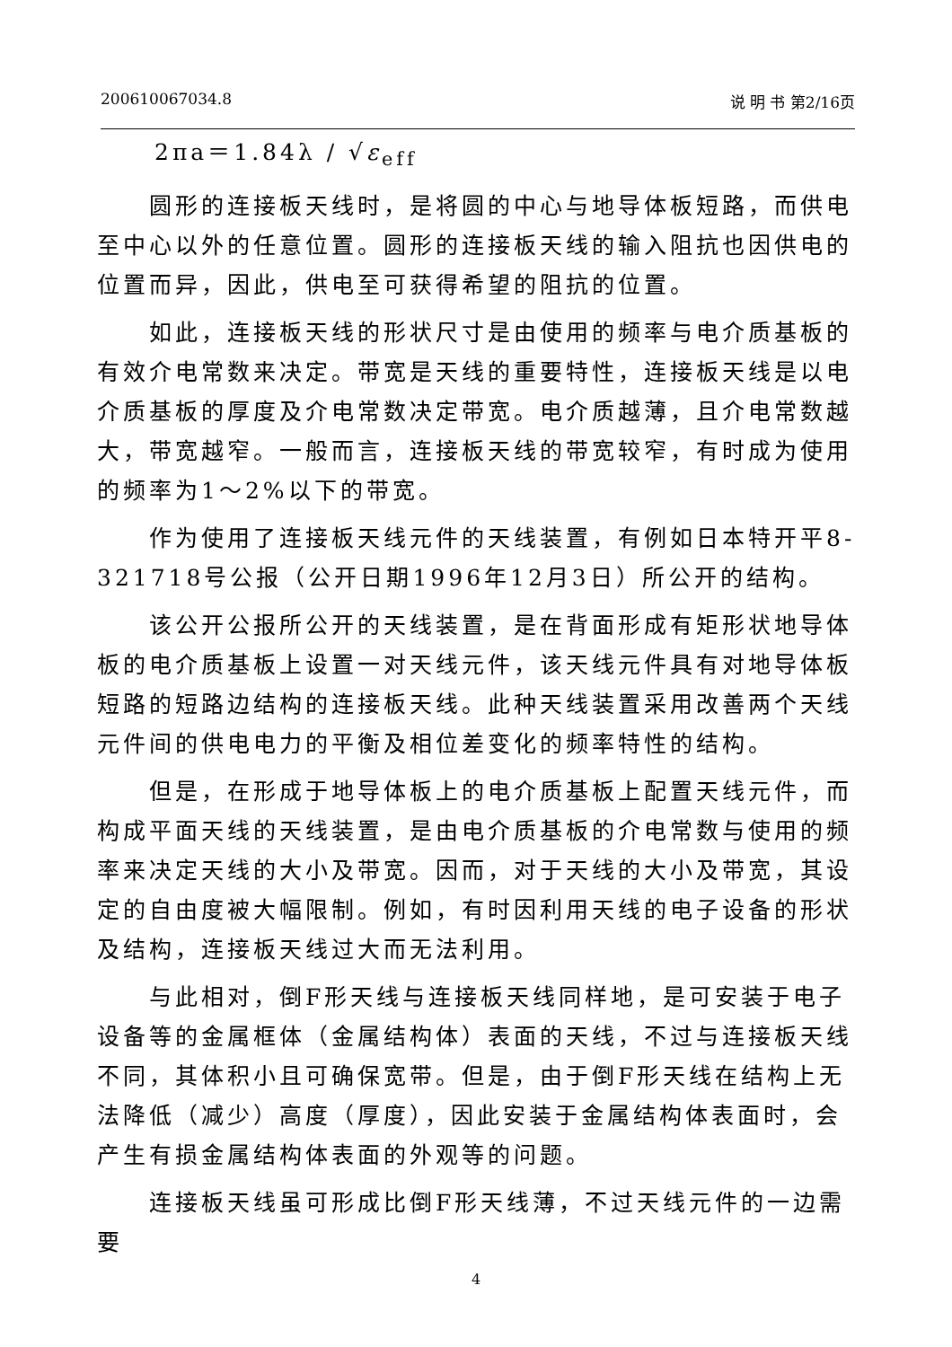200610067034.8 说 明 书 第2/16页
2πa＝1.84λ / √ε<sub>eff</sub>
圆形的连接板天线时，是将圆的中心与地导体板短路，而供电至中心以外的任意位置。圆形的连接板天线的输入阻抗也因供电的位置而异，因此，供电至可获得希望的阻抗的位置。
如此，连接板天线的形状尺寸是由使用的频率与电介质基板的有效介电常数来决定。带宽是天线的重要特性，连接板天线是以电介质基板的厚度及介电常数决定带宽。电介质越薄，且介电常数越大，带宽越窄。一般而言，连接板天线的带宽较窄，有时成为使用的频率为1～2%以下的带宽。
作为使用了连接板天线元件的天线装置，有例如日本特开平8-321718号公报（公开日期1996年12月3日）所公开的结构。
该公开公报所公开的天线装置，是在背面形成有矩形状地导体板的电介质基板上设置一对天线元件，该天线元件具有对地导体板短路的短路边结构的连接板天线。此种天线装置采用改善两个天线元件间的供电电力的平衡及相位差变化的频率特性的结构。
但是，在形成于地导体板上的电介质基板上配置天线元件，而构成平面天线的天线装置，是由电介质基板的介电常数与使用的频率来决定天线的大小及带宽。因而，对于天线的大小及带宽，其设定的自由度被大幅限制。例如，有时因利用天线的电子设备的形状及结构，连接板天线过大而无法利用。
与此相对，倒F形天线与连接板天线同样地，是可安装于电子设备等的金属框体（金属结构体）表面的天线，不过与连接板天线不同，其体积小且可确保宽带。但是，由于倒F形天线在结构上无法降低（减少）高度（厚度），因此安装于金属结构体表面时，会产生有损金属结构体表面的外观等的问题。
连接板天线虽可形成比倒F形天线薄，不过天线元件的一边需要
4